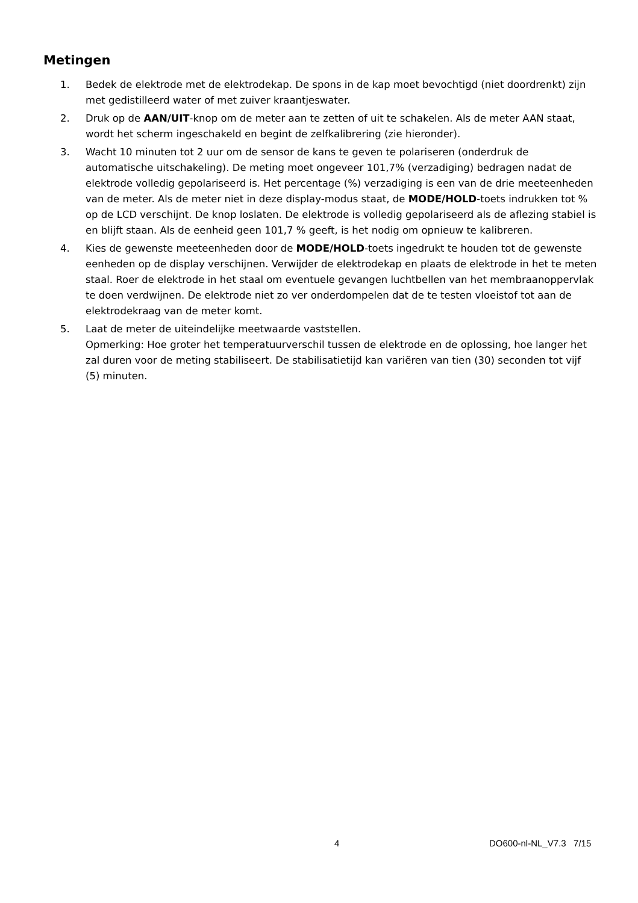Metingen
1. Bedek de elektrode met de elektrodekap. De spons in de kap moet bevochtigd (niet doordrenkt) zijn met gedistilleerd water of met zuiver kraantjeswater.
2. Druk op de AAN/UIT-knop om de meter aan te zetten of uit te schakelen. Als de meter AAN staat, wordt het scherm ingeschakeld en begint de zelfkalibrering (zie hieronder).
3. Wacht 10 minuten tot 2 uur om de sensor de kans te geven te polariseren (onderdruk de automatische uitschakeling). De meting moet ongeveer 101,7% (verzadiging) bedragen nadat de elektrode volledig gepolariseerd is. Het percentage (%) verzadiging is een van de drie meeteenheden van de meter. Als de meter niet in deze display-modus staat, de MODE/HOLD-toets indrukken tot % op de LCD verschijnt. De knop loslaten. De elektrode is volledig gepolariseerd als de aflezing stabiel is en blijft staan. Als de eenheid geen 101,7 % geeft, is het nodig om opnieuw te kalibreren.
4. Kies de gewenste meeteenheden door de MODE/HOLD-toets ingedrukt te houden tot de gewenste eenheden op de display verschijnen. Verwijder de elektrodekap en plaats de elektrode in het te meten staal. Roer de elektrode in het staal om eventuele gevangen luchtbellen van het membraanoppervlak te doen verdwijnen. De elektrode niet zo ver onderdompelen dat de te testen vloeistof tot aan de elektrodekraag van de meter komt.
5. Laat de meter de uiteindelijke meetwaarde vaststellen.
Opmerking: Hoe groter het temperatuurverschil tussen de elektrode en de oplossing, hoe langer het zal duren voor de meting stabiliseert. De stabilisatietijd kan variëren van tien (30) seconden tot vijf (5) minuten.
4 DO600-nl-NL_V7.3 7/15